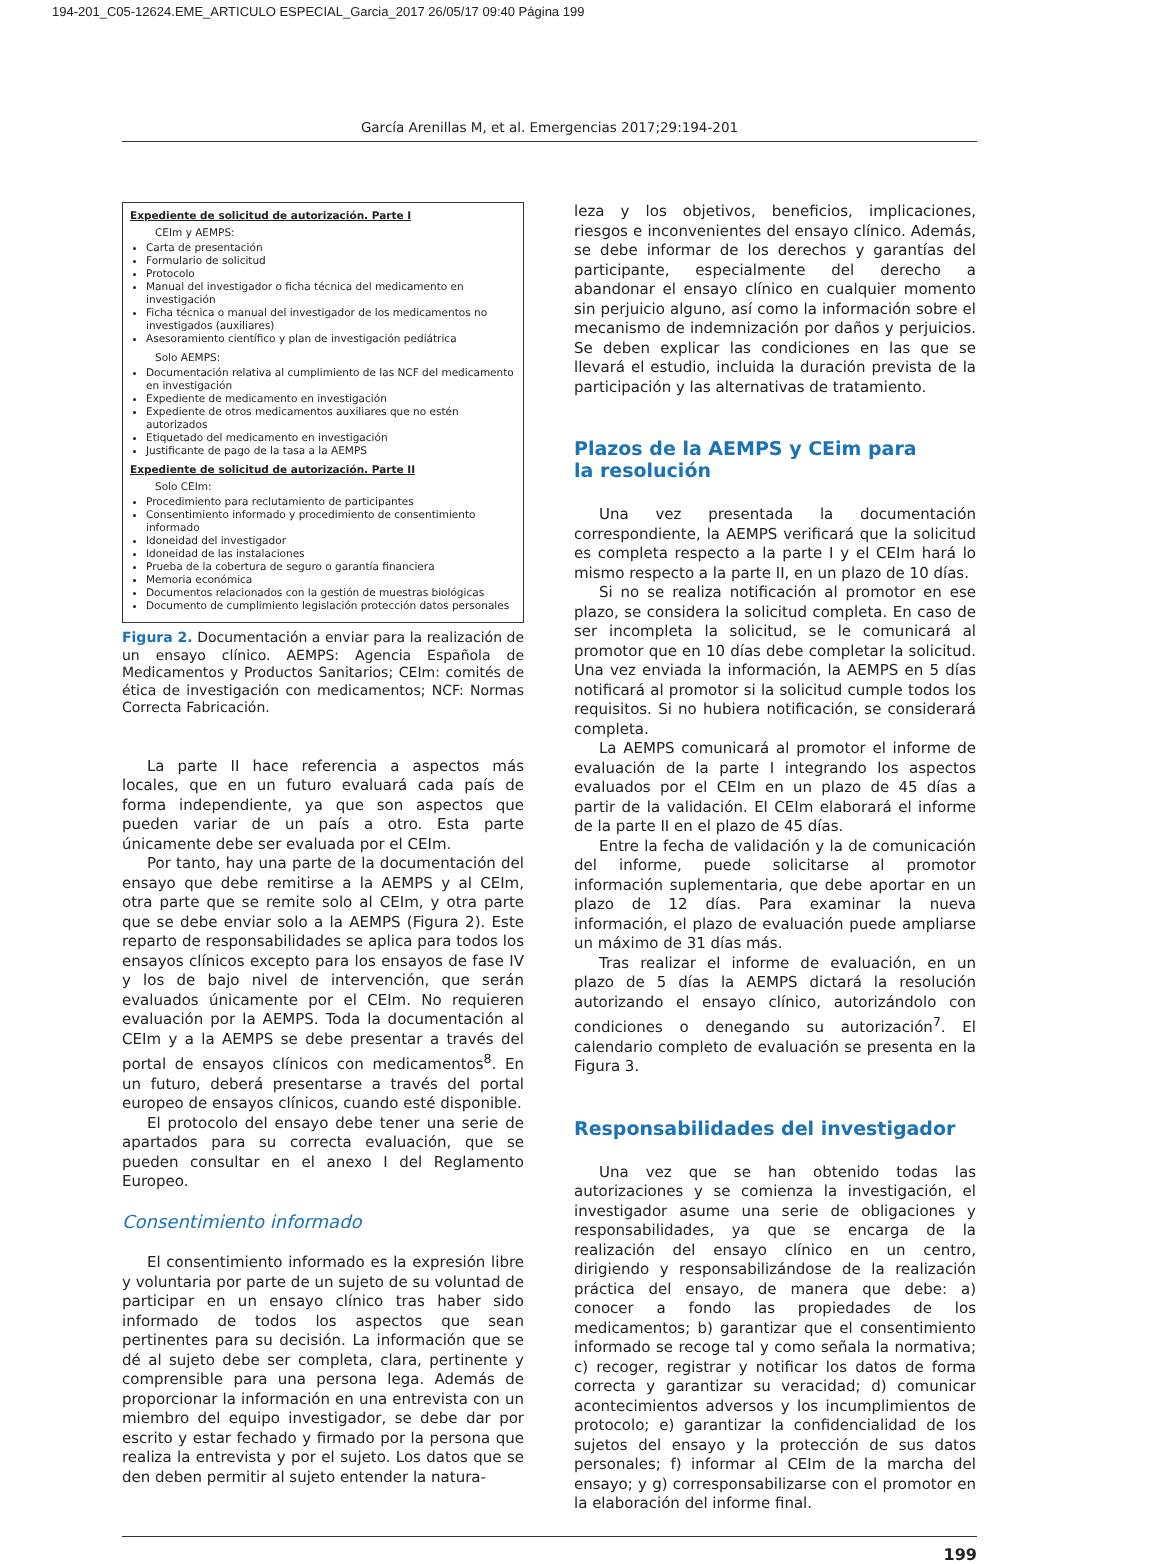194-201_C05-12624.EME_ARTICULO ESPECIAL_Garcia_2017 26/05/17 09:40 Página 199
García Arenillas M, et al. Emergencias 2017;29:194-201
Expediente de solicitud de autorización. Parte I
CEIm y AEMPS:
Carta de presentación
Formulario de solicitud
Protocolo
Manual del investigador o ficha técnica del medicamento en investigación
Ficha técnica o manual del investigador de los medicamentos no investigados (auxiliares)
Asesoramiento científico y plan de investigación pediátrica
Solo AEMPS:
Documentación relativa al cumplimiento de las NCF del medicamento en investigación
Expediente de medicamento en investigación
Expediente de otros medicamentos auxiliares que no estén autorizados
Etiquetado del medicamento en investigación
Justificante de pago de la tasa a la AEMPS
Expediente de solicitud de autorización. Parte II
Solo CEIm:
Procedimiento para reclutamiento de participantes
Consentimiento informado y procedimiento de consentimiento informado
Idoneidad del investigador
Idoneidad de las instalaciones
Prueba de la cobertura de seguro o garantía financiera
Memoria económica
Documentos relacionados con la gestión de muestras biológicas
Documento de cumplimiento legislación protección datos personales
Figura 2. Documentación a enviar para la realización de un ensayo clínico. AEMPS: Agencia Española de Medicamentos y Productos Sanitarios; CEIm: comités de ética de investigación con medicamentos; NCF: Normas Correcta Fabricación.
La parte II hace referencia a aspectos más locales, que en un futuro evaluará cada país de forma independiente, ya que son aspectos que pueden variar de un país a otro. Esta parte únicamente debe ser evaluada por el CEIm.
Por tanto, hay una parte de la documentación del ensayo que debe remitirse a la AEMPS y al CEIm, otra parte que se remite solo al CEIm, y otra parte que se debe enviar solo a la AEMPS (Figura 2). Este reparto de responsabilidades se aplica para todos los ensayos clínicos excepto para los ensayos de fase IV y los de bajo nivel de intervención, que serán evaluados únicamente por el CEIm. No requieren evaluación por la AEMPS. Toda la documentación al CEIm y a la AEMPS se debe presentar a través del portal de ensayos clínicos con medicamentos<sup>8</sup>. En un futuro, deberá presentarse a través del portal europeo de ensayos clínicos, cuando esté disponible.
El protocolo del ensayo debe tener una serie de apartados para su correcta evaluación, que se pueden consultar en el anexo I del Reglamento Europeo.
Consentimiento informado
El consentimiento informado es la expresión libre y voluntaria por parte de un sujeto de su voluntad de participar en un ensayo clínico tras haber sido informado de todos los aspectos que sean pertinentes para su decisión. La información que se dé al sujeto debe ser completa, clara, pertinente y comprensible para una persona lega. Además de proporcionar la información en una entrevista con un miembro del equipo investigador, se debe dar por escrito y estar fechado y firmado por la persona que realiza la entrevista y por el sujeto. Los datos que se den deben permitir al sujeto entender la natura-
leza y los objetivos, beneficios, implicaciones, riesgos e inconvenientes del ensayo clínico. Además, se debe informar de los derechos y garantías del participante, especialmente del derecho a abandonar el ensayo clínico en cualquier momento sin perjuicio alguno, así como la información sobre el mecanismo de indemnización por daños y perjuicios. Se deben explicar las condiciones en las que se llevará el estudio, incluida la duración prevista de la participación y las alternativas de tratamiento.
Plazos de la AEMPS y CEim para
la resolución
Una vez presentada la documentación correspondiente, la AEMPS verificará que la solicitud es completa respecto a la parte I y el CEIm hará lo mismo respecto a la parte II, en un plazo de 10 días.
Si no se realiza notificación al promotor en ese plazo, se considera la solicitud completa. En caso de ser incompleta la solicitud, se le comunicará al promotor que en 10 días debe completar la solicitud. Una vez enviada la información, la AEMPS en 5 días notificará al promotor si la solicitud cumple todos los requisitos. Si no hubiera notificación, se considerará completa.
La AEMPS comunicará al promotor el informe de evaluación de la parte I integrando los aspectos evaluados por el CEIm en un plazo de 45 días a partir de la validación. El CEIm elaborará el informe de la parte II en el plazo de 45 días.
Entre la fecha de validación y la de comunicación del informe, puede solicitarse al promotor información suplementaria, que debe aportar en un plazo de 12 días. Para examinar la nueva información, el plazo de evaluación puede ampliarse un máximo de 31 días más.
Tras realizar el informe de evaluación, en un plazo de 5 días la AEMPS dictará la resolución autorizando el ensayo clínico, autorizándolo con condiciones o denegando su autorización<sup>7</sup>. El calendario completo de evaluación se presenta en la Figura 3.
Responsabilidades del investigador
Una vez que se han obtenido todas las autorizaciones y se comienza la investigación, el investigador asume una serie de obligaciones y responsabilidades, ya que se encarga de la realización del ensayo clínico en un centro, dirigiendo y responsabilizándose de la realización práctica del ensayo, de manera que debe: a) conocer a fondo las propiedades de los medicamentos; b) garantizar que el consentimiento informado se recoge tal y como señala la normativa; c) recoger, registrar y notificar los datos de forma correcta y garantizar su veracidad; d) comunicar acontecimientos adversos y los incumplimientos de protocolo; e) garantizar la confidencialidad de los sujetos del ensayo y la protección de sus datos personales; f) informar al CEIm de la marcha del ensayo; y g) corresponsabilizarse con el promotor en la elaboración del informe final.
199